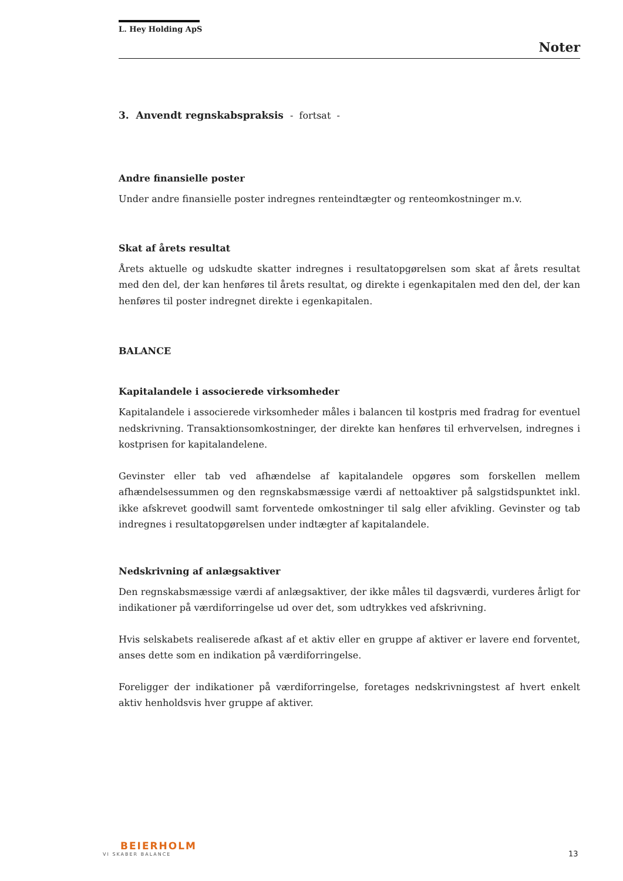L. Hey Holding ApS
Noter
3. Anvendt regnskabspraksis - fortsat -
Andre finansielle poster
Under andre finansielle poster indregnes renteindtægter og renteomkostninger m.v.
Skat af årets resultat
Årets aktuelle og udskudte skatter indregnes i resultatopgørelsen som skat af årets resultat med den del, der kan henføres til årets resultat, og direkte i egenkapitalen med den del, der kan henføres til poster indregnet direkte i egenkapitalen.
BALANCE
Kapitalandele i associerede virksomheder
Kapitalandele i associerede virksomheder måles i balancen til kostpris med fradrag for eventuel nedskrivning. Transaktionsomkostninger, der direkte kan henføres til erhvervelsen, indregnes i kostprisen for kapitalandelene.
Gevinster eller tab ved afhændelse af kapitalandele opgøres som forskellen mellem afhændelsessummen og den regnskabsmæssige værdi af nettoaktiver på salgstidspunktet inkl. ikke afskrevet goodwill samt forventede omkostninger til salg eller afvikling. Gevinster og tab indregnes i resultatopgørelsen under indtægter af kapitalandele.
Nedskrivning af anlægsaktiver
Den regnskabsmæssige værdi af anlægsaktiver, der ikke måles til dagsværdi, vurderes årligt for indikationer på værdiforringelse ud over det, som udtrykkes ved afskrivning.
Hvis selskabets realiserede afkast af et aktiv eller en gruppe af aktiver er lavere end forventet, anses dette som en indikation på værdiforringelse.
Foreligger der indikationer på værdiforringelse, foretages nedskrivningstest af hvert enkelt aktiv henholdsvis hver gruppe af aktiver.
BEIERHOLM
VI SKABER BALANCE
13